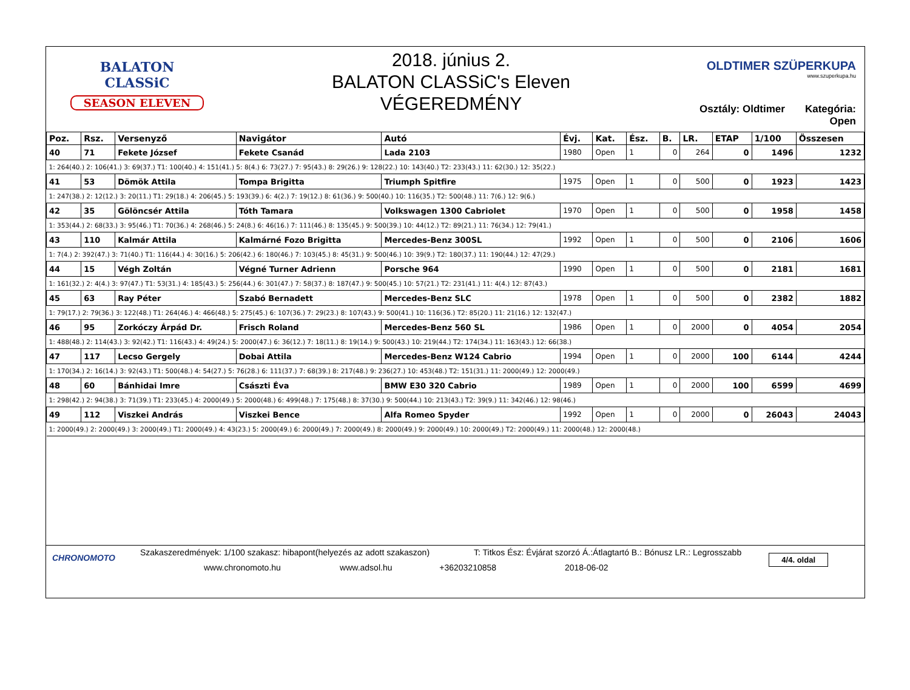BALATON
CLASSiC
SEASON ELEVEN
2018. június 2.
BALATON CLASSiC's Eleven
VÉGEREDMÉNY
OLDTIMER SZÜPERKUPA
www.szuperkupa.hu
Osztály: Oldtimer Kategória: Open
| Poz. | Rsz. | Versenyző | Navigátor | Autó | Évj. | Kat. | Ész. | B. | LR. | ETAP | 1/100 | Összesen |
| --- | --- | --- | --- | --- | --- | --- | --- | --- | --- | --- | --- | --- |
| 40 | 71 | Fekete József | Fekete Csanád | Lada 2103 | 1980 | Open | 1 | 0 | 264 | 0 | 1496 | 1232 |
| 1: 264(40.) 2: 106(41.) 3: 69(37.) T1: 100(40.) 4: 151(41.) 5: 8(4.) 6: 73(27.) 7: 95(43.) 8: 29(26.) 9: 128(22.) 10: 143(40.) T2: 233(43.) 11: 62(30.) 12: 35(22.) | | | | | | | | | | | | |
| 41 | 53 | Dömök Attila | Tompa Brigitta | Triumph Spitfire | 1975 | Open | 1 | 0 | 500 | 0 | 1923 | 1423 |
| 1: 247(38.) 2: 12(12.) 3: 20(11.) T1: 29(18.) 4: 206(45.) 5: 193(39.) 6: 4(2.) 7: 19(12.) 8: 61(36.) 9: 500(40.) 10: 116(35.) T2: 500(48.) 11: 7(6.) 12: 9(6.) | | | | | | | | | | | | |
| 42 | 35 | Gölöncsér Attila | Tóth Tamara | Volkswagen 1300 Cabriolet | 1970 | Open | 1 | 0 | 500 | 0 | 1958 | 1458 |
| 1: 353(44.) 2: 68(33.) 3: 95(46.) T1: 70(36.) 4: 268(46.) 5: 24(8.) 6: 46(16.) 7: 111(46.) 8: 135(45.) 9: 500(39.) 10: 44(12.) T2: 89(21.) 11: 76(34.) 12: 79(41.) | | | | | | | | | | | | |
| 43 | 110 | Kalmár Attila | Kalmárné Fozo Brigitta | Mercedes-Benz 300SL | 1992 | Open | 1 | 0 | 500 | 0 | 2106 | 1606 |
| 1: 7(4.) 2: 392(47.) 3: 71(40.) T1: 116(44.) 4: 30(16.) 5: 206(42.) 6: 180(46.) 7: 103(45.) 8: 45(31.) 9: 500(46.) 10: 39(9.) T2: 180(37.) 11: 190(44.) 12: 47(29.) | | | | | | | | | | | | |
| 44 | 15 | Végh Zoltán | Végné Turner Adrienn | Porsche 964 | 1990 | Open | 1 | 0 | 500 | 0 | 2181 | 1681 |
| 1: 161(32.) 2: 4(4.) 3: 97(47.) T1: 53(31.) 4: 185(43.) 5: 256(44.) 6: 301(47.) 7: 58(37.) 8: 187(47.) 9: 500(45.) 10: 57(21.) T2: 231(41.) 11: 4(4.) 12: 87(43.) | | | | | | | | | | | | |
| 45 | 63 | Ray Péter | Szabó Bernadett | Mercedes-Benz SLC | 1978 | Open | 1 | 0 | 500 | 0 | 2382 | 1882 |
| 1: 79(17.) 2: 79(36.) 3: 122(48.) T1: 264(46.) 4: 466(48.) 5: 275(45.) 6: 107(36.) 7: 29(23.) 8: 107(43.) 9: 500(41.) 10: 116(36.) T2: 85(20.) 11: 21(16.) 12: 132(47.) | | | | | | | | | | | | |
| 46 | 95 | Zorkóczy Árpád Dr. | Frisch Roland | Mercedes-Benz 560 SL | 1986 | Open | 1 | 0 | 2000 | 0 | 4054 | 2054 |
| 1: 488(48.) 2: 114(43.) 3: 92(42.) T1: 116(43.) 4: 49(24.) 5: 2000(47.) 6: 36(12.) 7: 18(11.) 8: 19(14.) 9: 500(43.) 10: 219(44.) T2: 174(34.) 11: 163(43.) 12: 66(38.) | | | | | | | | | | | | |
| 47 | 117 | Lecso Gergely | Dobai Attila | Mercedes-Benz W124 Cabrio | 1994 | Open | 1 | 0 | 2000 | 100 | 6144 | 4244 |
| 1: 170(34.) 2: 16(14.) 3: 92(43.) T1: 500(48.) 4: 54(27.) 5: 76(28.) 6: 111(37.) 7: 68(39.) 8: 217(48.) 9: 236(27.) 10: 453(48.) T2: 151(31.) 11: 2000(49.) 12: 2000(49.) | | | | | | | | | | | | |
| 48 | 60 | Bánhidai Imre | Császti Éva | BMW E30 320 Cabrio | 1989 | Open | 1 | 0 | 2000 | 100 | 6599 | 4699 |
| 1: 298(42.) 2: 94(38.) 3: 71(39.) T1: 233(45.) 4: 2000(49.) 5: 2000(48.) 6: 499(48.) 7: 175(48.) 8: 37(30.) 9: 500(44.) 10: 213(43.) T2: 39(9.) 11: 342(46.) 12: 98(46.) | | | | | | | | | | | | |
| 49 | 112 | Viszkei András | Viszkei Bence | Alfa Romeo Spyder | 1992 | Open | 1 | 0 | 2000 | 0 | 26043 | 24043 |
| 1: 2000(49.) 2: 2000(49.) 3: 2000(49.) T1: 2000(49.) 4: 43(23.) 5: 2000(49.) 6: 2000(49.) 7: 2000(49.) 8: 2000(49.) 9: 2000(49.) 10: 2000(49.) T2: 2000(49.) 11: 2000(48.) 12: 2000(48.) | | | | | | | | | | | | |
CHRONOMOTO
Szakaszeredmények: 1/100 szakasz: hibapont(helyezés az adott szakaszon)
T: Titkos Ész: Évjárat szorzó Á.:Átlagtartó B.: Bónusz LR.: Legrosszabb
www.chronomoto.hu www.adsol.hu +36203210858 2018-06-02
4/4. oldal